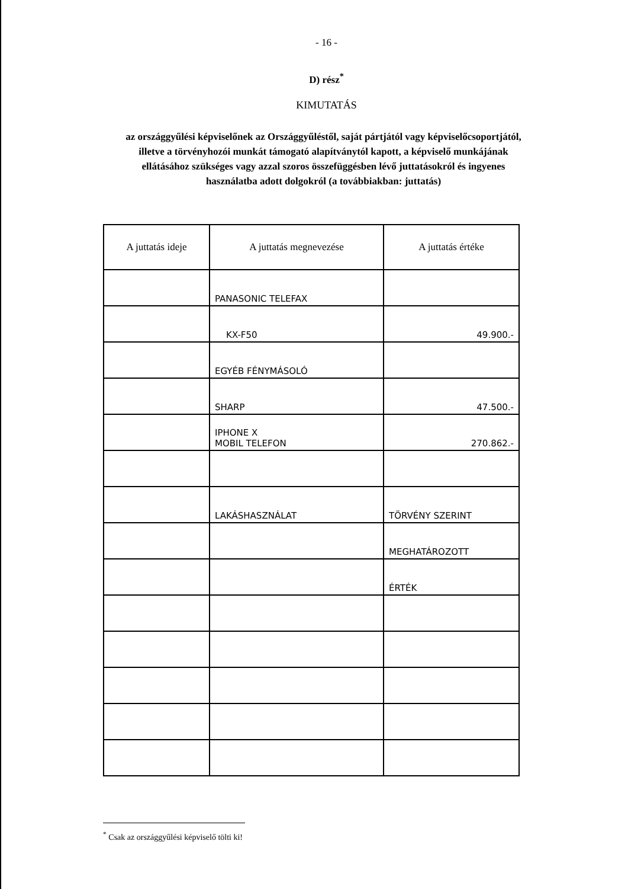- 16 -
D) rész<sup>*</sup>
KIMUTATÁS
az országgyűlési képviselőnek az Országgyűléstől, saját pártjától vagy képviselőcsoportjától, illetve a törvényhozói munkát támogató alapítványtól kapott, a képviselő munkájának ellátásához szükséges vagy azzal szoros összefüggésben lévő juttatásokról és ingyenes használatba adott dolgokról (a továbbiakban: juttatás)
| A juttatás ideje | A juttatás megnevezése | A juttatás értéke |
| --- | --- | --- |
| | PANASONIC TELEFAX | |
| | KX-F50 | 49.900.- |
| | EGYÉB FÉNYMÁSOLÓ | |
| | SHARP | 47.500.- |
| | IPHONE X MOBIL TELEFON | 270.862.- |
| | LAKÁSHASZNÁLAT | TÖRVÉNY SZERINT |
| | | MEGHATÁROZOTT |
| | | ÉRTÉK |
<sup>*</sup> Csak az országgyűlési képviselő tölti ki!